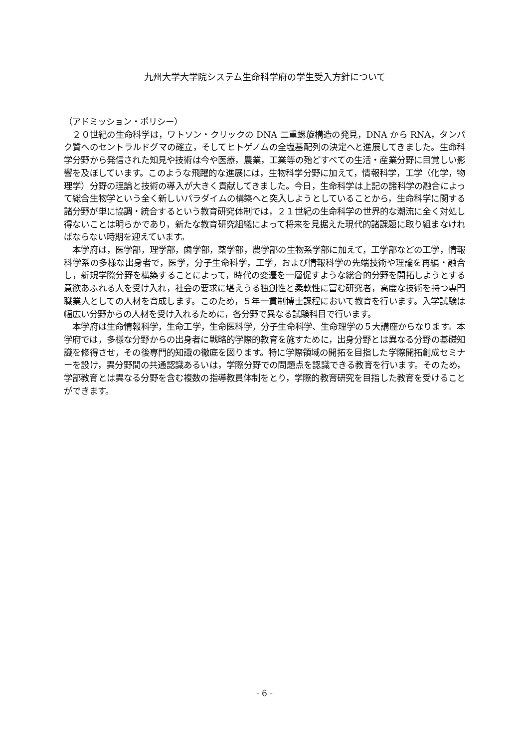九州大学大学院システム生命科学府の学生受入方針について
（アドミッション・ポリシー）
　２０世紀の生命科学は，ワトソン・クリックの DNA 二重螺旋構造の発見，DNA から RNA，タンパク質へのセントラルドグマの確立，そしてヒトゲノムの全塩基配列の決定へと進展してきました。生命科学分野から発信された知見や技術は今や医療，農業，工業等の殆どすべての生活・産業分野に目覚しい影響を及ぼしています。このような飛躍的な進展には，生物科学分野に加えて，情報科学，工学（化学，物理学）分野の理論と技術の導入が大きく貢献してきました。今日，生命科学は上記の諸科学の融合によって総合生物学という全く新しいパラダイムの構築へと突入しようとしていることから，生命科学に関する諸分野が単に協調・統合するという教育研究体制では，２１世紀の生命科学の世界的な潮流に全く対処し得ないことは明らかであり，新たな教育研究組織によって将来を見据えた現代的諸課題に取り組まなければならない時期を迎えています。
　本学府は，医学部，理学部，歯学部，薬学部，農学部の生物系学部に加えて，工学部などの工学，情報科学系の多様な出身者で，医学，分子生命科学，工学，および情報科学の先端技術や理論を再編・融合し，新規学際分野を構築することによって，時代の変遷を一層促すような総合的分野を開拓しようとする意欲あふれる人を受け入れ，社会の要求に堪えうる独創性と柔軟性に富む研究者，高度な技術を持つ専門職業人としての人材を育成します。このため，５年一貫制博士課程において教育を行います。入学試験は幅広い分野からの人材を受け入れるために，各分野で異なる試験科目で行います。
　本学府は生命情報科学，生命工学，生命医科学，分子生命科学、生命理学の５大講座からなります。本学府では，多様な分野からの出身者に戦略的学際的教育を施すために，出身分野とは異なる分野の基礎知識を修得させ，その後専門的知識の徹底を図ります。特に学際領域の開拓を目指した学際開拓創成セミナーを設け，異分野間の共通認識あるいは，学際分野での問題点を認識できる教育を行います。そのため，学部教育とは異なる分野を含む複数の指導教員体制をとり，学際的教育研究を目指した教育を受けることができます。
- 6 -